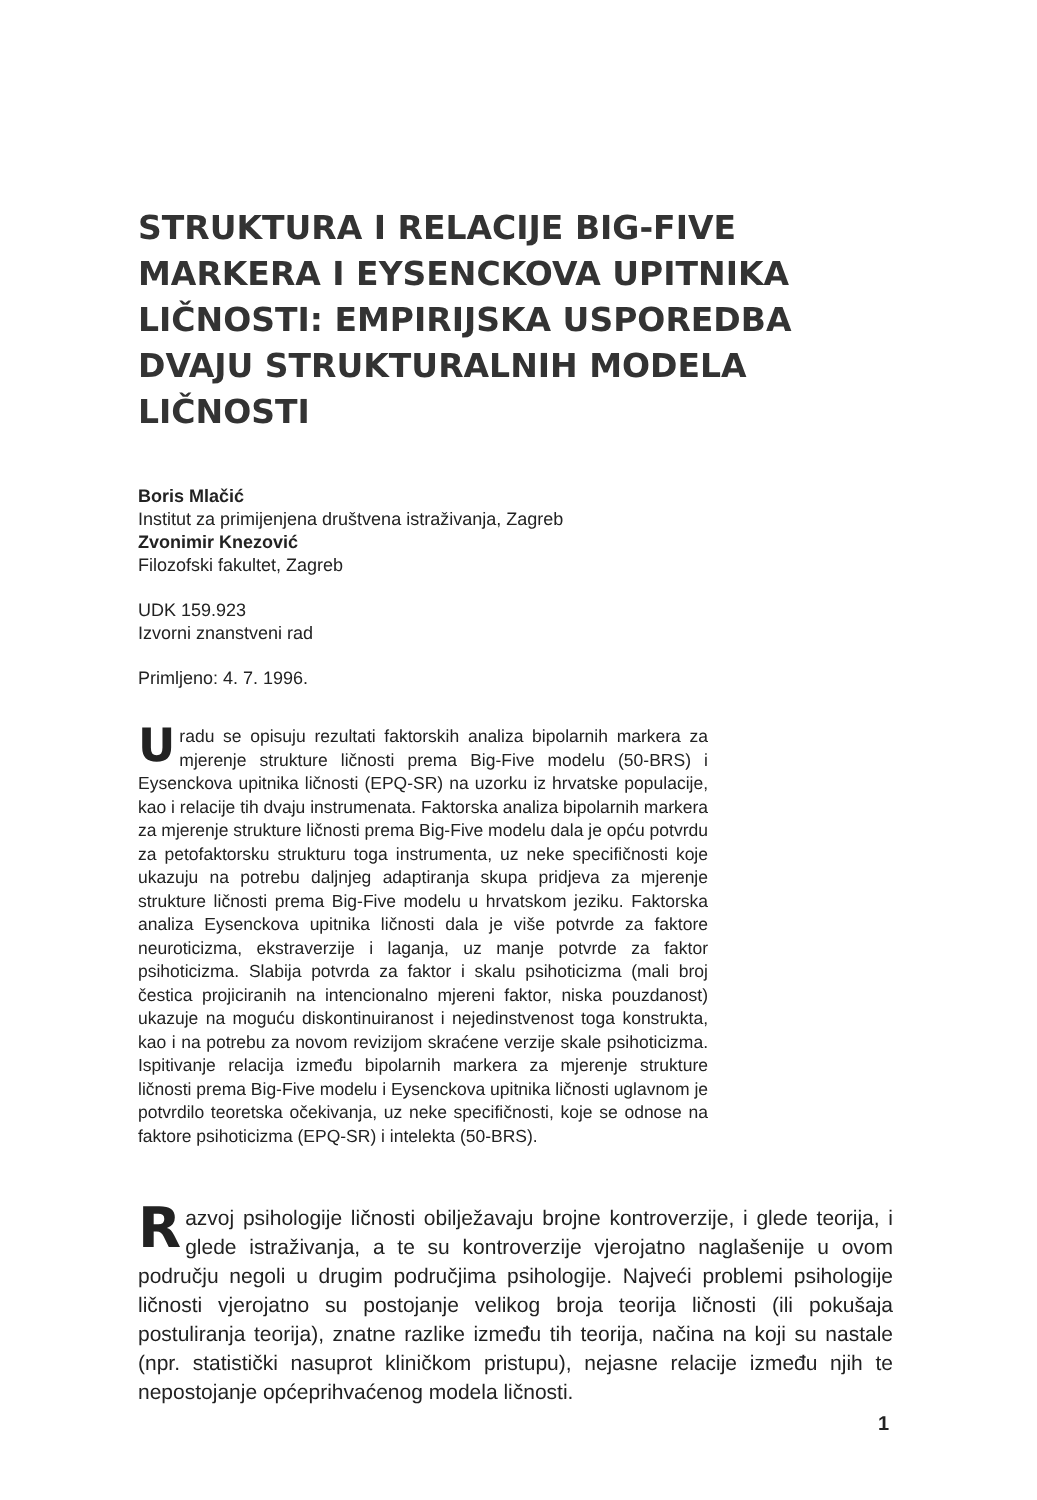STRUKTURA I RELACIJE BIG-FIVE MARKERA I EYSENCKOVA UPITNIKA LIČNOSTI: EMPIRIJSKA USPOREDBA DVAJU STRUKTURALNIH MODELA LIČNOSTI
Boris Mlačić
Institut za primijenjena društvena istraživanja, Zagreb
Zvonimir Knezović
Filozofski fakultet, Zagreb
UDK 159.923
Izvorni znanstveni rad
Primljeno: 4. 7. 1996.
Uradu se opisuju rezultati faktorskih analiza bipolarnih markera za mjerenje strukture ličnosti prema Big-Five modelu (50-BRS) i Eysenckova upitnika ličnosti (EPQ-SR) na uzorku iz hrvatske populacije, kao i relacije tih dvaju instrumenata. Faktorska analiza bipolarnih markera za mjerenje strukture ličnosti prema Big-Five modelu dala je opću potvrdu za petofaktorsku strukturu toga instrumenta, uz neke specifičnosti koje ukazuju na potrebu daljnjeg adaptiranja skupa pridjeva za mjerenje strukture ličnosti prema Big-Five modelu u hrvatskom jeziku. Faktorska analiza Eysenckova upitnika ličnosti dala je više potvrde za faktore neuroticizma, ekstraverzije i laganja, uz manje potvrde za faktor psihoticizma. Slabija potvrda za faktor i skalu psihoticizma (mali broj čestica projiciranih na intencionalno mjereni faktor, niska pouzdanost) ukazuje na moguću diskontinuiranost i nejedinstvenost toga konstrukta, kao i na potrebu za novom revizijom skraćene verzije skale psihoticizma. Ispitivanje relacija između bipolarnih markera za mjerenje strukture ličnosti prema Big-Five modelu i Eysenckova upitnika ličnosti uglavnom je potvrdilo teoretska očekivanja, uz neke specifičnosti, koje se odnose na faktore psihoticizma (EPQ-SR) i intelekta (50-BRS).
Razvoj psihologije ličnosti obilježavaju brojne kontroverzije, i glede teorija, i glede istraživanja, a te su kontroverzije vjerojatno naglašenije u ovom području negoli u drugim područjima psihologije. Najveći problemi psihologije ličnosti vjerojatno su postojanje velikog broja teorija ličnosti (ili pokušaja postuliranja teorija), znatne razlike između tih teorija, načina na koji su nastale (npr. statistički nasuprot kliničkom pristupu), nejasne relacije između njih te nepostojanje općeprihvaćenog modela ličnosti.
1